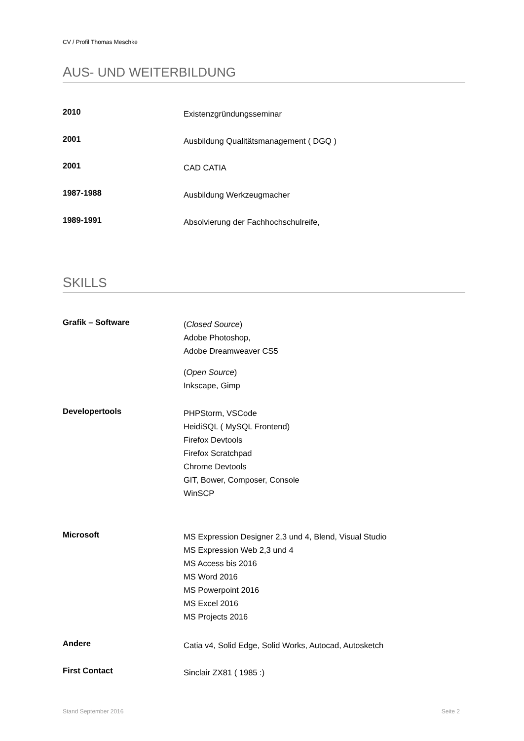CV / Profil Thomas Meschke
AUS- UND WEITERBILDUNG
2010
Existenzgründungsseminar
2001
Ausbildung Qualitätsmanagement ( DGQ )
2001
CAD CATIA
1987-1988
Ausbildung Werkzeugmacher
1989-1991
Absolvierung der Fachhochschulreife,
SKILLS
Grafik – Software
(Closed Source)
Adobe Photoshop,
Adobe Dreamweaver CS5
(Open Source)
Inkscape, Gimp
Developertools
PHPStorm, VSCode
HeidiSQL ( MySQL Frontend)
Firefox Devtools
Firefox Scratchpad
Chrome Devtools
GIT, Bower, Composer, Console
WinSCP
Microsoft
MS Expression Designer 2,3 und 4, Blend, Visual Studio
MS Expression Web 2,3 und 4
MS Access bis 2016
MS Word 2016
MS Powerpoint 2016
MS Excel 2016
MS Projects 2016
Andere
Catia v4, Solid Edge, Solid Works, Autocad, Autosketch
First Contact
Sinclair ZX81 ( 1985 :)
Stand September 2016 Seite 2